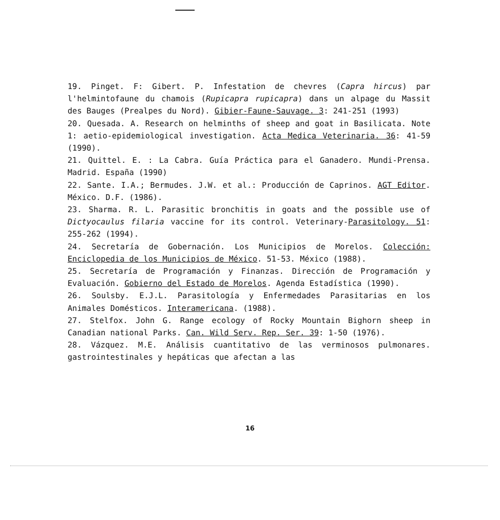19. Pinget. F: Gibert. P. Infestation de chevres (Capra hircus) par l'helmintofaune du chamois (Rupicapra rupicapra) dans un alpage du Massit des Bauges (Prealpes du Nord). Gibier-Faune-Sauvage. 3: 241-251 (1993)
20. Quesada. A. Research on helminths of sheep and goat in Basilicata. Note 1: aetio-epidemiological investigation. Acta Medica Veterinaria. 36: 41-59 (1990).
21. Quittel. E. : La Cabra. Guía Práctica para el Ganadero. Mundi-Prensa. Madrid. España (1990)
22. Sante. I.A.; Bermudes. J.W. et al.: Producción de Caprinos. AGT Editor. México. D.F. (1986).
23. Sharma. R. L. Parasitic bronchitis in goats and the possible use of Dictyocaulus filaria vaccine for its control. Veterinary-Parasitology. 51: 255-262 (1994).
24. Secretaría de Gobernación. Los Municipios de Morelos. Colección: Enciclopedia de los Municipios de México. 51-53. México (1988).
25. Secretaría de Programación y Finanzas. Dirección de Programación y Evaluación. Gobierno del Estado de Morelos. Agenda Estadística (1990).
26. Soulsby. E.J.L. Parasitología y Enfermedades Parasitarias en los Animales Domésticos. Interamericana. (1988).
27. Stelfox. John G. Range ecology of Rocky Mountain Bighorn sheep in Canadian national Parks. Can. Wild Serv. Rep. Ser. 39: 1-50 (1976).
28. Vázquez. M.E. Análisis cuantitativo de las verminosos pulmonares. gastrointestinales y hepáticas que afectan a las
16